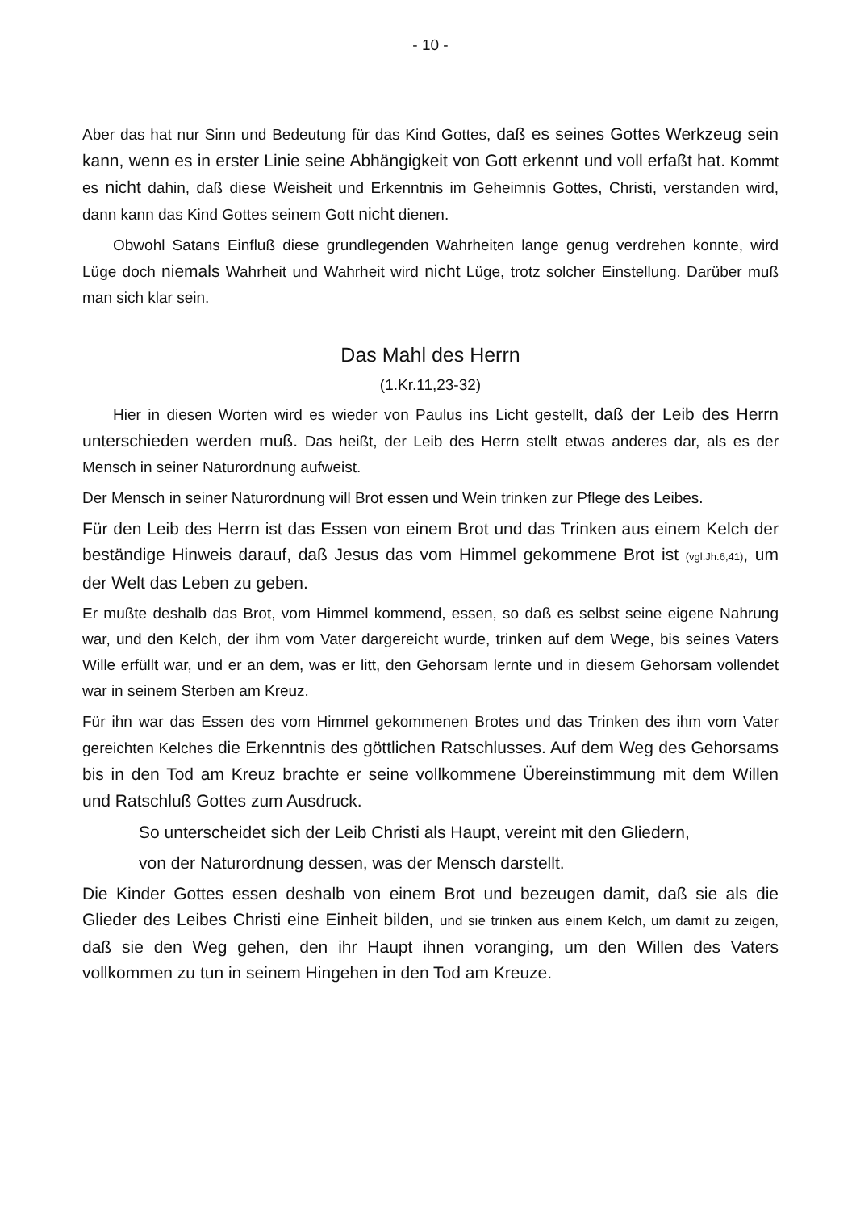- 10 -
Aber das hat nur Sinn und Bedeutung für das Kind Gottes, daß es seines Gottes Werkzeug sein kann, wenn es in erster Linie seine Abhängigkeit von Gott erkennt und voll erfaßt hat. Kommt es nicht dahin, daß diese Weisheit und Erkenntnis im Geheimnis Gottes, Christi, verstanden wird, dann kann das Kind Gottes seinem Gott nicht dienen.
Obwohl Satans Einfluß diese grundlegenden Wahrheiten lange genug verdrehen konnte, wird Lüge doch niemals Wahrheit und Wahrheit wird nicht Lüge, trotz solcher Einstellung. Darüber muß man sich klar sein.
Das Mahl des Herrn
(1.Kr.11,23-32)
Hier in diesen Worten wird es wieder von Paulus ins Licht gestellt, daß der Leib des Herrn unterschieden werden muß. Das heißt, der Leib des Herrn stellt etwas anderes dar, als es der Mensch in seiner Naturordnung aufweist.
Der Mensch in seiner Naturordnung will Brot essen und Wein trinken zur Pflege des Leibes.
Für den Leib des Herrn ist das Essen von einem Brot und das Trinken aus einem Kelch der beständige Hinweis darauf, daß Jesus das vom Himmel gekommene Brot ist (vgl.Jh.6,41), um der Welt das Leben zu geben.
Er mußte deshalb das Brot, vom Himmel kommend, essen, so daß es selbst seine eigene Nahrung war, und den Kelch, der ihm vom Vater dargereicht wurde, trinken auf dem Wege, bis seines Vaters Wille erfüllt war, und er an dem, was er litt, den Gehorsam lernte und in diesem Gehorsam vollendet war in seinem Sterben am Kreuz.
Für ihn war das Essen des vom Himmel gekommenen Brotes und das Trinken des ihm vom Vater gereichten Kelches die Erkenntnis des göttlichen Ratschlusses. Auf dem Weg des Gehorsams bis in den Tod am Kreuz brachte er seine vollkommene Übereinstimmung mit dem Willen und Ratschluß Gottes zum Ausdruck.
So unterscheidet sich der Leib Christi als Haupt, vereint mit den Gliedern,
von der Naturordnung dessen, was der Mensch darstellt.
Die Kinder Gottes essen deshalb von einem Brot und bezeugen damit, daß sie als die Glieder des Leibes Christi eine Einheit bilden, und sie trinken aus einem Kelch, um damit zu zeigen, daß sie den Weg gehen, den ihr Haupt ihnen voranging, um den Willen des Vaters vollkommen zu tun in seinem Hingehen in den Tod am Kreuze.